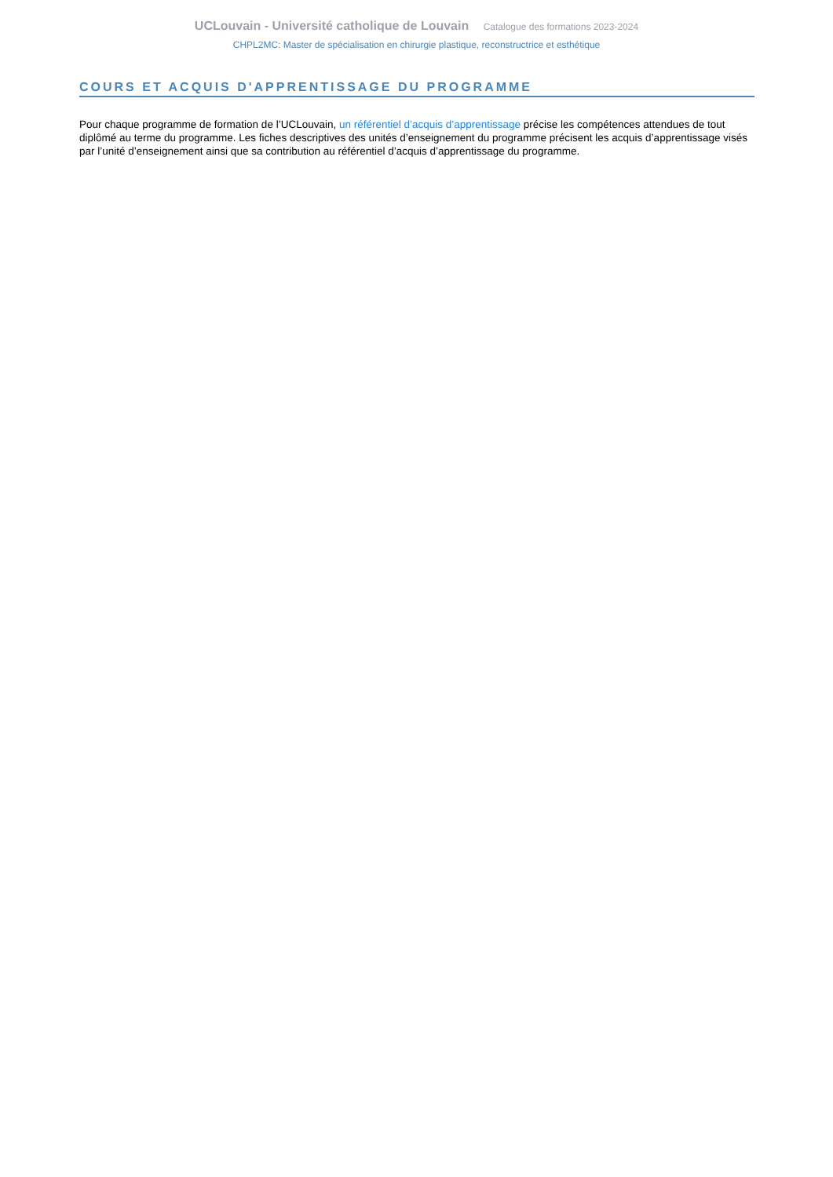UCLouvain - Université catholique de Louvain Catalogue des formations 2023-2024
CHPL2MC: Master de spécialisation en chirurgie plastique, reconstructrice et esthétique
COURS ET ACQUIS D'APPRENTISSAGE DU PROGRAMME
Pour chaque programme de formation de l’UCLouvain, un référentiel d’acquis d’apprentissage précise les compétences attendues de tout diplômé au terme du programme. Les fiches descriptives des unités d’enseignement du programme précisent les acquis d’apprentissage visés par l’unité d’enseignement ainsi que sa contribution au référentiel d’acquis d’apprentissage du programme.